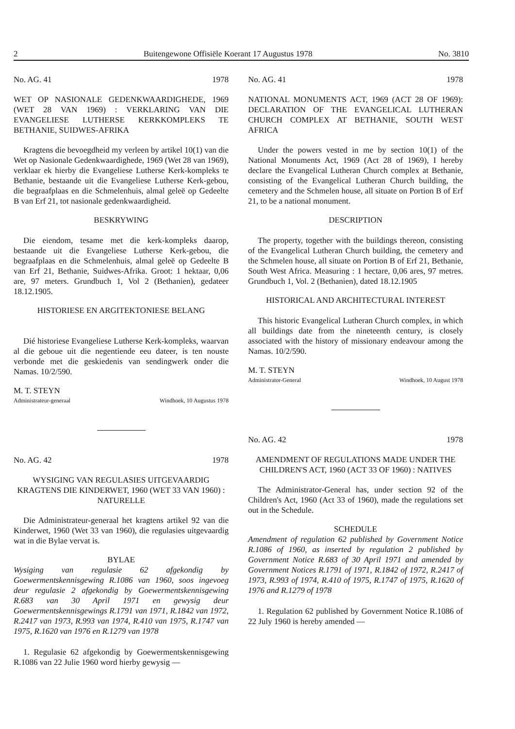2 Buitengewone Offisiële Koerant 17 Augustus 1978 No. 3810
No. AG. 41 1978
WET OP NASIONALE GEDENKWAARDIGHEDE, 1969 (WET 28 VAN 1969) : VERKLARING VAN DIE EVANGELIESE LUTHERSE KERKKOMPLEKS TE BETHANIE, SUIDWES-AFRIKA
Kragtens die bevoegdheid my verleen by artikel 10(1) van die Wet op Nasionale Gedenkwaardighede, 1969 (Wet 28 van 1969), verklaar ek hierby die Evangeliese Lutherse Kerk-kompleks te Bethanie, bestaande uit die Evangeliese Lutherse Kerk-gebou, die begraafplaas en die Schmelenhuis, almal geleë op Gedeelte B van Erf 21, tot nasionale gedenkwaardigheid.
BESKRYWING
Die eiendom, tesame met die kerk-kompleks daarop, bestaande uit die Evangeliese Lutherse Kerk-gebou, die begraafplaas en die Schmelenhuis, almal geleë op Gedeelte B van Erf 21, Bethanie, Suidwes-Afrika. Groot: 1 hektaar, 0,06 are, 97 meters. Grundbuch 1, Vol 2 (Bethanien), gedateer 18.12.1905.
HISTORIESE EN ARGITEKTONIESE BELANG
Dié historiese Evangeliese Lutherse Kerk-kompleks, waarvan al die geboue uit die negentiende eeu dateer, is ten nouste verbonde met die geskiedenis van sendingwerk onder die Namas. 10/2/590.
M. T. STEYN
Administrateur-generaal Windhoek, 10 Augustus 1978
No. AG. 42 1978
WYSIGING VAN REGULASIES UITGEVAARDIG KRAGTENS DIE KINDERWET, 1960 (WET 33 VAN 1960) : NATURELLE
Die Administrateur-generaal het kragtens artikel 92 van die Kinderwet, 1960 (Wet 33 van 1960), die regulasies uitgevaardig wat in die Bylae vervat is.
BYLAE
Wysiging van regulasie 62 afgekondig by Goewermentskennisgewing R.1086 van 1960, soos ingevoeg deur regulasie 2 afgekondig by Goewermentskennisgewing R.683 van 30 April 1971 en gewysig deur Goewermentskennisgewings R.1791 van 1971, R.1842 van 1972, R.2417 van 1973, R.993 van 1974, R.410 van 1975, R.1747 van 1975, R.1620 van 1976 en R.1279 van 1978
1. Regulasie 62 afgekondig by Goewermentskennisgewing R.1086 van 22 Julie 1960 word hierby gewysig —
No. AG. 41 1978
NATIONAL MONUMENTS ACT, 1969 (ACT 28 OF 1969): DECLARATION OF THE EVANGELICAL LUTHERAN CHURCH COMPLEX AT BETHANIE, SOUTH WEST AFRICA
Under the powers vested in me by section 10(1) of the National Monuments Act, 1969 (Act 28 of 1969), I hereby declare the Evangelical Lutheran Church complex at Bethanie, consisting of the Evangelical Lutheran Church building, the cemetery and the Schmelen house, all situate on Portion B of Erf 21, to be a national monument.
DESCRIPTION
The property, together with the buildings thereon, consisting of the Evangelical Lutheran Church building, the cemetery and the Schmelen house, all situate on Portion B of Erf 21, Bethanie, South West Africa. Measuring : 1 hectare, 0,06 ares, 97 metres. Grundbuch 1, Vol. 2 (Bethanien), dated 18.12.1905
HISTORICAL AND ARCHITECTURAL INTEREST
This historic Evangelical Lutheran Church complex, in which all buildings date from the nineteenth century, is closely associated with the history of missionary endeavour among the Namas. 10/2/590.
M. T. STEYN
Administrator-General Windhoek, 10 August 1978
No. AG. 42 1978
AMENDMENT OF REGULATIONS MADE UNDER THE CHILDREN'S ACT, 1960 (ACT 33 OF 1960) : NATIVES
The Administrator-General has, under section 92 of the Children's Act, 1960 (Act 33 of 1960), made the regulations set out in the Schedule.
SCHEDULE
Amendment of regulation 62 published by Government Notice R.1086 of 1960, as inserted by regulation 2 published by Government Notice R.683 of 30 April 1971 and amended by Government Notices R.1791 of 1971, R.1842 of 1972, R.2417 of 1973, R.993 of 1974, R.410 of 1975, R.1747 of 1975, R.1620 of 1976 and R.1279 of 1978
1. Regulation 62 published by Government Notice R.1086 of 22 July 1960 is hereby amended —